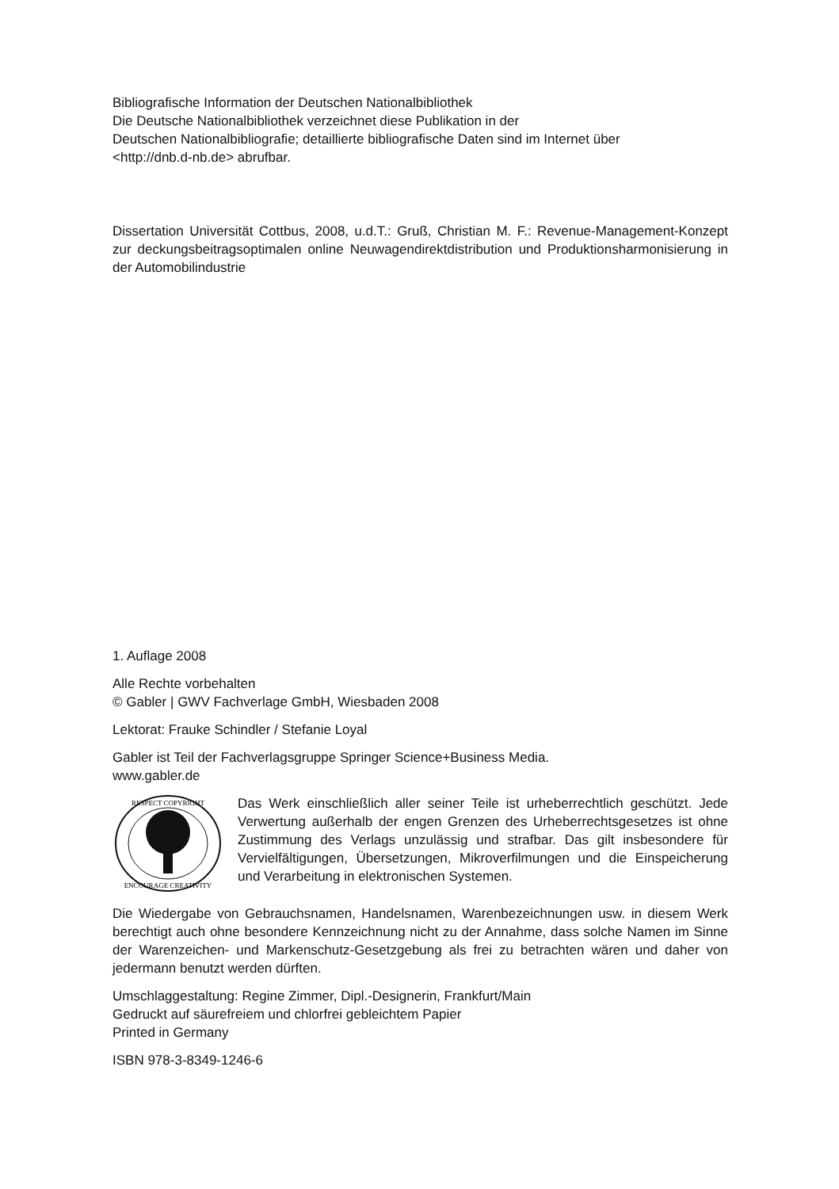Bibliografische Information der Deutschen Nationalbibliothek
Die Deutsche Nationalbibliothek verzeichnet diese Publikation in der
Deutschen Nationalbibliografie; detaillierte bibliografische Daten sind im Internet über
<http://dnb.d-nb.de> abrufbar.
Dissertation Universität Cottbus, 2008, u.d.T.: Gruß, Christian M. F.: Revenue-Management-Konzept zur deckungsbeitragsoptimalen online Neuwagendirektdistribution und Produktionsharmonisierung in der Automobilindustrie
1. Auflage 2008
Alle Rechte vorbehalten
© Gabler | GWV Fachverlage GmbH, Wiesbaden 2008
Lektorat: Frauke Schindler / Stefanie Loyal
Gabler ist Teil der Fachverlagsgruppe Springer Science+Business Media.
www.gabler.de
RESPECT COPYRIGHT
ENCOURAGE CREATIVITY
Das Werk einschließlich aller seiner Teile ist urheberrechtlich geschützt. Jede Verwertung außerhalb der engen Grenzen des Urheberrechtsgesetzes ist ohne Zustimmung des Verlags unzulässig und strafbar. Das gilt insbesondere für Vervielfältigungen, Übersetzungen, Mikroverfilmungen und die Einspeicherung und Verarbeitung in elektronischen Systemen.
Die Wiedergabe von Gebrauchsnamen, Handelsnamen, Warenbezeichnungen usw. in diesem Werk berechtigt auch ohne besondere Kennzeichnung nicht zu der Annahme, dass solche Namen im Sinne der Warenzeichen- und Markenschutz-Gesetzgebung als frei zu betrachten wären und daher von jedermann benutzt werden dürften.
Umschlaggestaltung: Regine Zimmer, Dipl.-Designerin, Frankfurt/Main
Gedruckt auf säurefreiem und chlorfrei gebleichtem Papier
Printed in Germany
ISBN 978-3-8349-1246-6